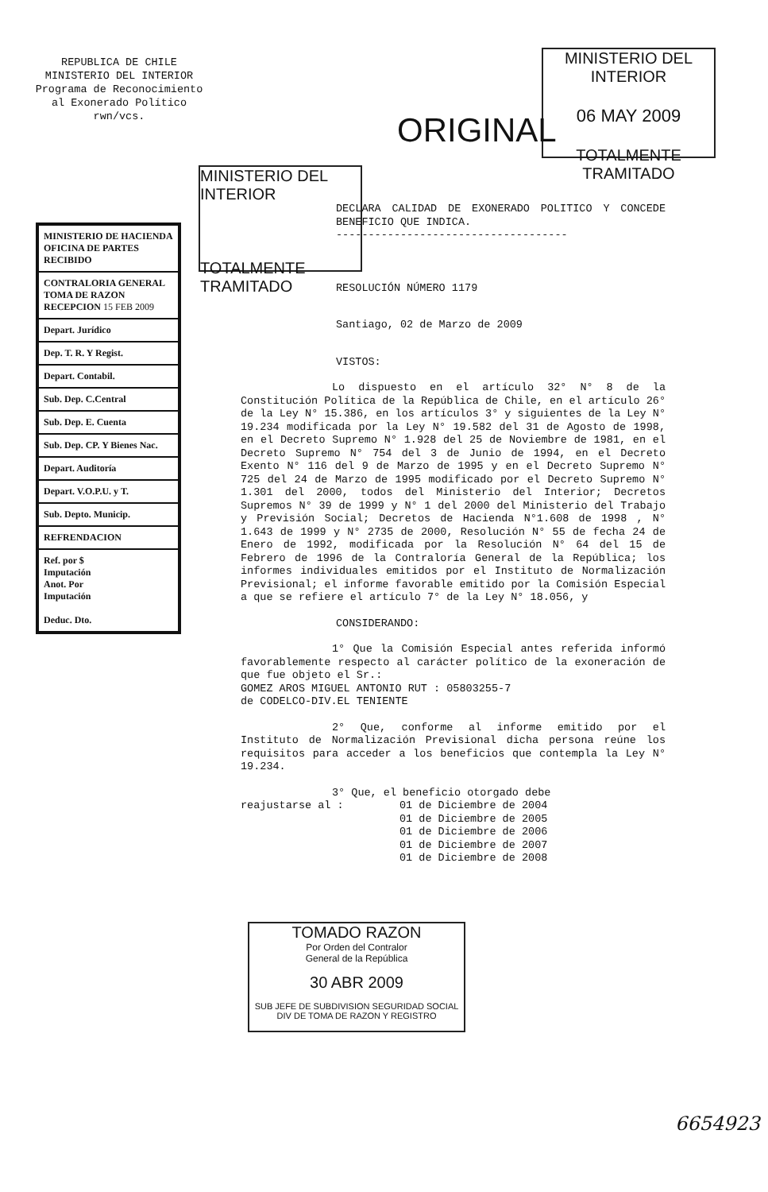REPUBLICA DE CHILE
MINISTERIO DEL INTERIOR
Programa de Reconocimiento
al Exonerado Político
rwn/vcs.
MINISTERIO DEL INTERIOR
06 MAY 2009
TOTALMENTE TRAMITADO
ORIGINAL
MINISTERIO DEL INTERIOR
TOTALMENTE TRAMITADO
MINISTERIO DE HACIENDA
OFICINA DE PARTES
RECIBIDO
CONTRALORIA GENERAL
TOMA DE RAZON
RECEPCION 15 FEB 2009
Depart. Jurídico
Dep. T. R. Y Regist.
Depart. Contabil.
Sub. Dep. C.Central
Sub. Dep. E. Cuenta
Sub. Dep. CP. Y Bienes Nac.
Depart. Auditoría
Depart. V.O.P.U. y T.
Sub. Depto. Municip.
REFRENDACION
Ref. por $
Imputación
Anot. Por
Imputación
Deduc. Dto.
DECLARA CALIDAD DE EXONERADO POLITICO Y CONCEDE BENEFICIO QUE INDICA.
------------------------------------
RESOLUCIÓN NÚMERO 1179
Santiago, 02 de Marzo de 2009
VISTOS:
Lo dispuesto en el artículo 32° N° 8 de la Constitución Política de la República de Chile, en el artículo 26° de la Ley N° 15.386, en los artículos 3° y siguientes de la Ley N° 19.234 modificada por la Ley N° 19.582 del 31 de Agosto de 1998, en el Decreto Supremo N° 1.928 del 25 de Noviembre de 1981, en el Decreto Supremo N° 754 del 3 de Junio de 1994, en el Decreto Exento N° 116 del 9 de Marzo de 1995 y en el Decreto Supremo N° 725 del 24 de Marzo de 1995 modificado por el Decreto Supremo N° 1.301 del 2000, todos del Ministerio del Interior; Decretos Supremos N° 39 de 1999 y N° 1 del 2000 del Ministerio del Trabajo y Previsión Social; Decretos de Hacienda N°1.608 de 1998 , N° 1.643 de 1999 y N° 2735 de 2000, Resolución N° 55 de fecha 24 de Enero de 1992, modificada por la Resolución N° 64 del 15 de Febrero de 1996 de la Contraloría General de la República; los informes individuales emitidos por el Instituto de Normalización Previsional; el informe favorable emitido por la Comisión Especial a que se refiere el artículo 7° de la Ley N° 18.056, y
CONSIDERANDO:
1° Que la Comisión Especial antes referida informó favorablemente respecto al carácter político de la exoneración de que fue objeto el Sr.:
GOMEZ AROS MIGUEL ANTONIO RUT : 05803255-7
de CODELCO-DIV.EL TENIENTE
2° Que, conforme al informe emitido por el Instituto de Normalización Previsional dicha persona reúne los requisitos para acceder a los beneficios que contempla la Ley N° 19.234.
3° Que, el beneficio otorgado debe
reajustarse al : 01 de Diciembre de 2004
01 de Diciembre de 2005
01 de Diciembre de 2006
01 de Diciembre de 2007
01 de Diciembre de 2008
TOMADO RAZON
Por Orden del Contralor
General de la República
30 ABR 2009
SUB JEFE DE SUBDIVISION SEGURIDAD SOCIAL
DIV DE TOMA DE RAZON Y REGISTRO
6654923